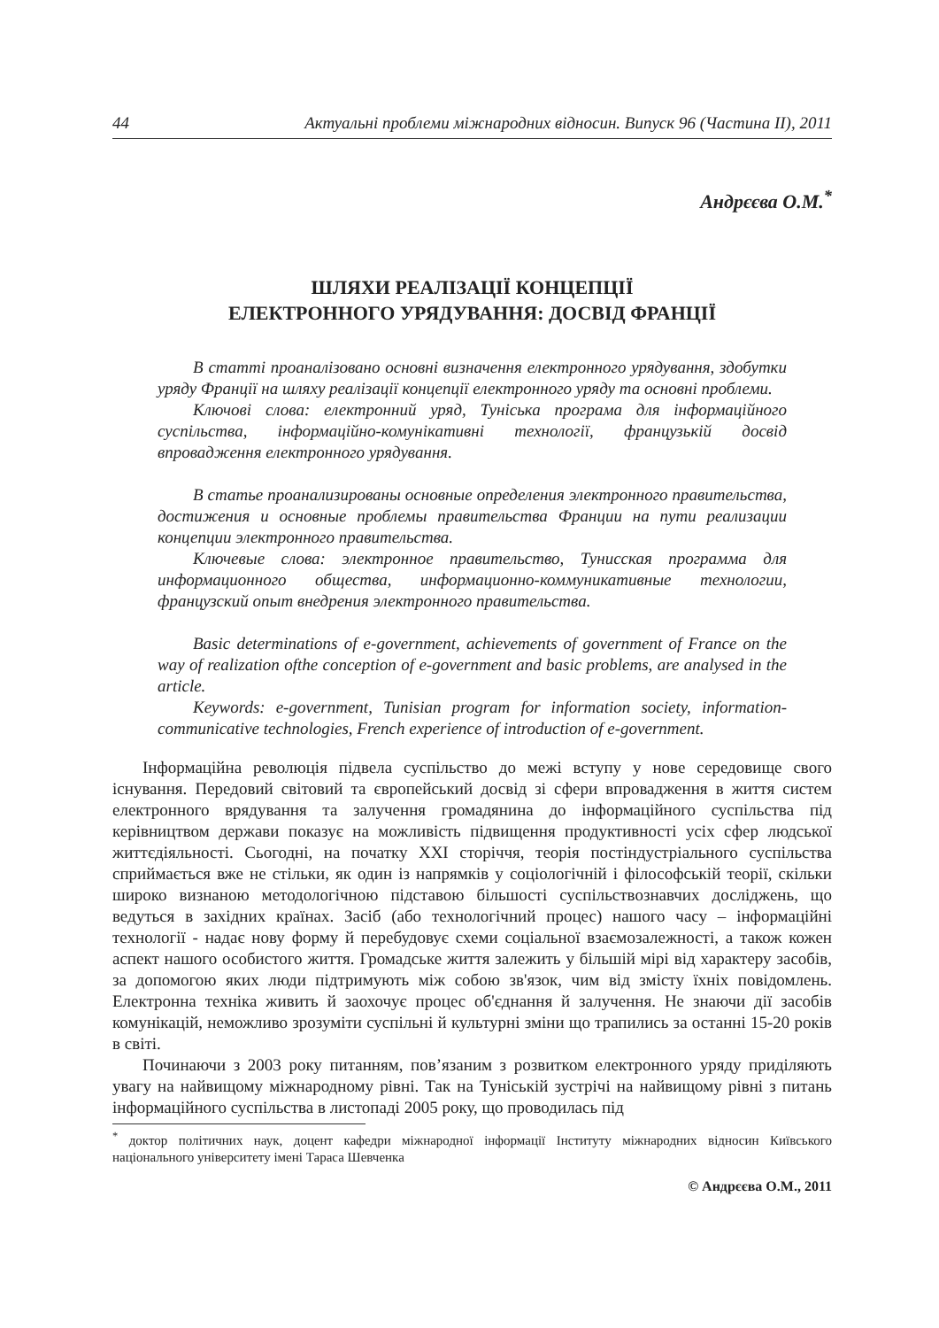44 Актуальні проблеми міжнародних відносин. Випуск 96 (Частина ІІ), 2011
Андрєєва О.М.<sup>*</sup>
ШЛЯХИ РЕАЛІЗАЦІЇ КОНЦЕПЦІЇ
ЕЛЕКТРОННОГО УРЯДУВАННЯ: ДОСВІД ФРАНЦІЇ
В статті проаналізовано основні визначення електронного урядування, здобутки уряду Франції на шляху реалізації концепції електронного уряду та основні проблеми.
Ключові слова: електронний уряд, Туніська програма для інформаційного суспільства, інформаційно-комунікативні технології, французькій досвід впровадження електронного урядування.
В статье проанализированы основные определения электронного правительства, достижения и основные проблемы правительства Франции на пути реализации концепции электронного правительства.
Ключевые слова: электронное правительство, Тунисская программа для информационного общества, информационно-коммуникативные технологии, французский опыт внедрения электронного правительства.
Basic determinations of e-government, achievements of government of France on the way of realization ofthe conception of e-government and basic problems, are analysed in the article.
Keywords: e-government, Tunisian program for information society, information-communicative technologies, French experience of introduction of e-government.
Інформаційна революція підвела суспільство до межі вступу у нове середовище свого існування. Передовий світовий та європейський досвід зі сфери впровадження в життя систем електронного врядування та залучення громадянина до інформаційного суспільства під керівництвом держави показує на можливість підвищення продуктивності усіх сфер людської життєдіяльності. Сьогодні, на початку ХХІ сторіччя, теорія постіндустріального суспільства сприймається вже не стільки, як один із напрямків у соціологічній і філософській теорії, скільки широко визнаною методологічною підставою більшості суспільствознавчих досліджень, що ведуться в західних країнах. Засіб (або технологічний процес) нашого часу – інформаційні технології - надає нову форму й перебудовує схеми соціальної взаємозалежності, а також кожен аспект нашого особистого життя. Громадське життя залежить у більшій мірі від характеру засобів, за допомогою яких люди підтримують між собою зв'язок, чим від змісту їхніх повідомлень. Електронна техніка живить й заохочує процес об'єднання й залучення. Не знаючи дії засобів комунікацій, неможливо зрозуміти суспільні й культурні зміни що трапились за останні 15-20 років в світі.
Починаючи з 2003 року питанням, пов’язаним з розвитком електронного уряду приділяють увагу на найвищому міжнародному рівні. Так на Туніській зустрічі на найвищому рівні з питань інформаційного суспільства в листопаді 2005 року, що проводилась під
<sup>*</sup> доктор політичних наук, доцент кафедри міжнародної інформації Інституту міжнародних відносин Київського національного університету імені Тараса Шевченка
© Андрєєва О.М., 2011